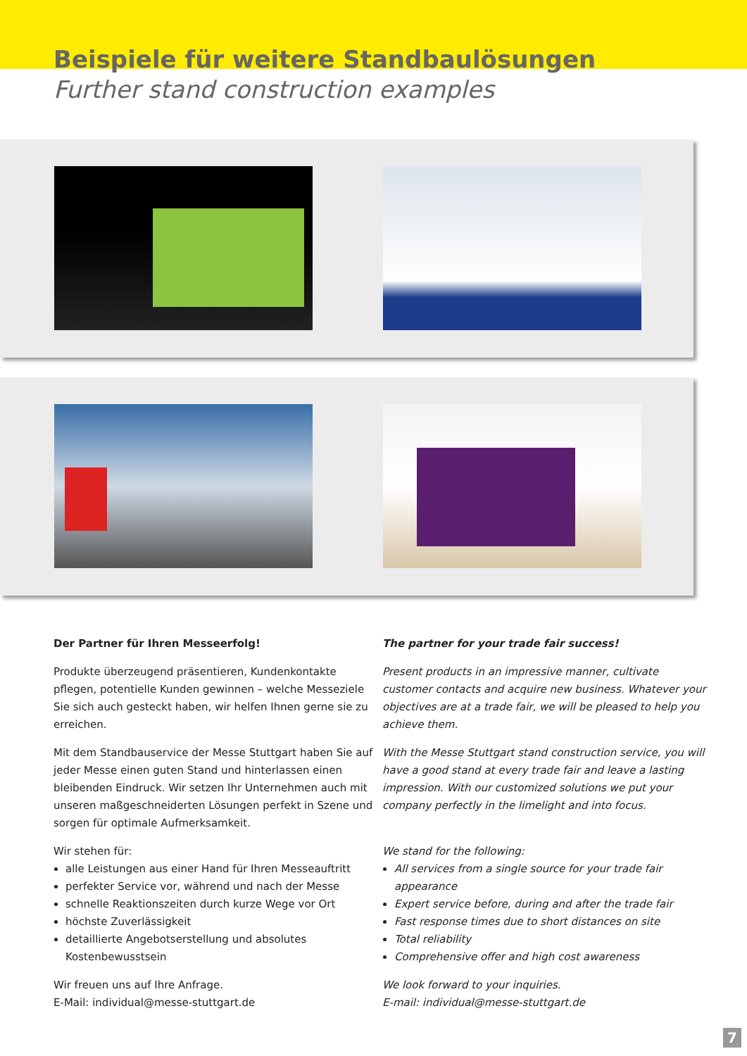Beispiele für weitere Standbaulösungen
Further stand construction examples
Der Partner für Ihren Messeerfolg!
Produkte überzeugend präsentieren, Kundenkontakte pflegen, potentielle Kunden gewinnen – welche Messeziele Sie sich auch gesteckt haben, wir helfen Ihnen gerne sie zu erreichen.
Mit dem Standbauservice der Messe Stuttgart haben Sie auf jeder Messe einen guten Stand und hinterlassen einen bleibenden Eindruck. Wir setzen Ihr Unternehmen auch mit unseren maßgeschneiderten Lösungen perfekt in Szene und sorgen für optimale Aufmerksamkeit.
Wir stehen für:
alle Leistungen aus einer Hand für Ihren Messeauftritt
perfekter Service vor, während und nach der Messe
schnelle Reaktionszeiten durch kurze Wege vor Ort
höchste Zuverlässigkeit
detaillierte Angebotserstellung und absolutes Kostenbewusstsein
Wir freuen uns auf Ihre Anfrage.
E-Mail: individual@messe-stuttgart.de
The partner for your trade fair success!
Present products in an impressive manner, cultivate customer contacts and acquire new business. Whatever your objectives are at a trade fair, we will be pleased to help you achieve them.
With the Messe Stuttgart stand construction service, you will have a good stand at every trade fair and leave a lasting impression. With our customized solutions we put your company perfectly in the limelight and into focus.
We stand for the following:
All services from a single source for your trade fair appearance
Expert service before, during and after the trade fair
Fast response times due to short distances on site
Total reliability
Comprehensive offer and high cost awareness
We look forward to your inquiries.
E-mail: individual@messe-stuttgart.de
7